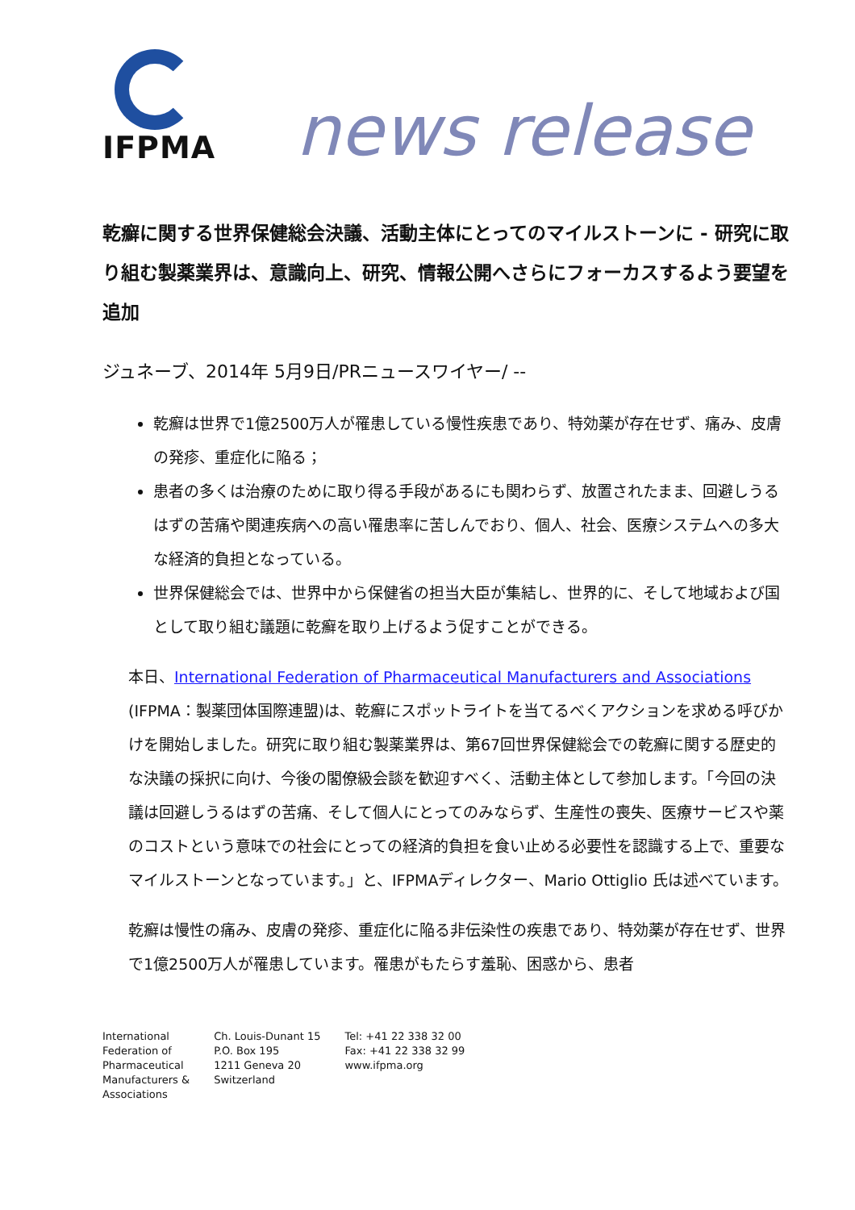IFPMA
news release
乾癬に関する世界保健総会決議、活動主体にとってのマイルストーンに - 研究に取り組む製薬業界は、意識向上、研究、情報公開へさらにフォーカスするよう要望を追加
ジュネーブ、2014年 5月9日/PRニュースワイヤー/ --
乾癬は世界で1億2500万人が罹患している慢性疾患であり、特効薬が存在せず、痛み、皮膚の発疹、重症化に陥る；
患者の多くは治療のために取り得る手段があるにも関わらず、放置されたまま、回避しうるはずの苦痛や関連疾病への高い罹患率に苦しんでおり、個人、社会、医療システムへの多大な経済的負担となっている。
世界保健総会では、世界中から保健省の担当大臣が集結し、世界的に、そして地域および国として取り組む議題に乾癬を取り上げるよう促すことができる。
本日、International Federation of Pharmaceutical Manufacturers and Associations
(IFPMA：製薬団体国際連盟)は、乾癬にスポットライトを当てるべくアクションを求める呼びかけを開始しました。研究に取り組む製薬業界は、第67回世界保健総会での乾癬に関する歴史的な決議の採択に向け、今後の閣僚級会談を歓迎すべく、活動主体として参加します。「今回の決議は回避しうるはずの苦痛、そして個人にとってのみならず、生産性の喪失、医療サービスや薬のコストという意味での社会にとっての経済的負担を食い止める必要性を認識する上で、重要なマイルストーンとなっています。」と、IFPMAディレクター、Mario Ottiglio 氏は述べています。
乾癬は慢性の痛み、皮膚の発疹、重症化に陥る非伝染性の疾患であり、特効薬が存在せず、世界で1億2500万人が罹患しています。罹患がもたらす羞恥、困惑から、患者
International
Federation of
Pharmaceutical
Manufacturers &
Associations
Ch. Louis-Dunant 15
P.O. Box 195
1211 Geneva 20
Switzerland
Tel: +41 22 338 32 00
Fax: +41 22 338 32 99
www.ifpma.org